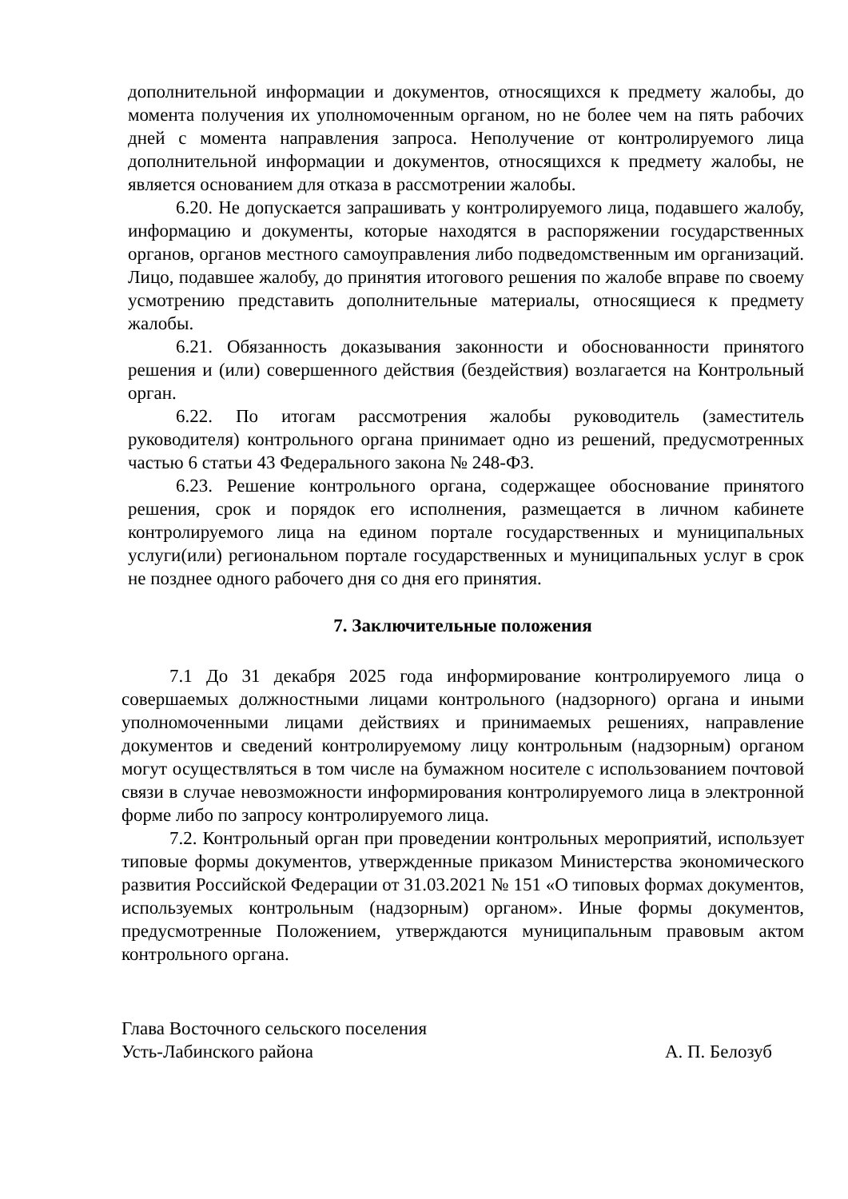дополнительной информации и документов, относящихся к предмету жалобы, до момента получения их уполномоченным органом, но не более чем на пять рабочих дней с момента направления запроса. Неполучение от контролируемого лица дополнительной информации и документов, относящихся к предмету жалобы, не является основанием для отказа в рассмотрении жалобы.
6.20. Не допускается запрашивать у контролируемого лица, подавшего жалобу, информацию и документы, которые находятся в распоряжении государственных органов, органов местного самоуправления либо подведомственным им организаций. Лицо, подавшее жалобу, до принятия итогового решения по жалобе вправе по своему усмотрению представить дополнительные материалы, относящиеся к предмету жалобы.
6.21. Обязанность доказывания законности и обоснованности принятого решения и (или) совершенного действия (бездействия) возлагается на Контрольный орган.
6.22. По итогам рассмотрения жалобы руководитель (заместитель руководителя) контрольного органа принимает одно из решений, предусмотренных частью 6 статьи 43 Федерального закона № 248-ФЗ.
6.23. Решение контрольного органа, содержащее обоснование принятого решения, срок и порядок его исполнения, размещается в личном кабинете контролируемого лица на едином портале государственных и муниципальных услуги(или) региональном портале государственных и муниципальных услуг в срок не позднее одного рабочего дня со дня его принятия.
7. Заключительные положения
7.1 До 31 декабря 2025 года информирование контролируемого лица о совершаемых должностными лицами контрольного (надзорного) органа и иными уполномоченными лицами действиях и принимаемых решениях, направление документов и сведений контролируемому лицу контрольным (надзорным) органом могут осуществляться в том числе на бумажном носителе с использованием почтовой связи в случае невозможности информирования контролируемого лица в электронной форме либо по запросу контролируемого лица.
7.2. Контрольный орган при проведении контрольных мероприятий, использует типовые формы документов, утвержденные приказом Министерства экономического развития Российской Федерации от 31.03.2021 № 151 «О типовых формах документов, используемых контрольным (надзорным) органом». Иные формы документов, предусмотренные Положением, утверждаются муниципальным правовым актом контрольного органа.
Глава Восточного сельского поселения
Усть-Лабинского района
А. П. Белозуб